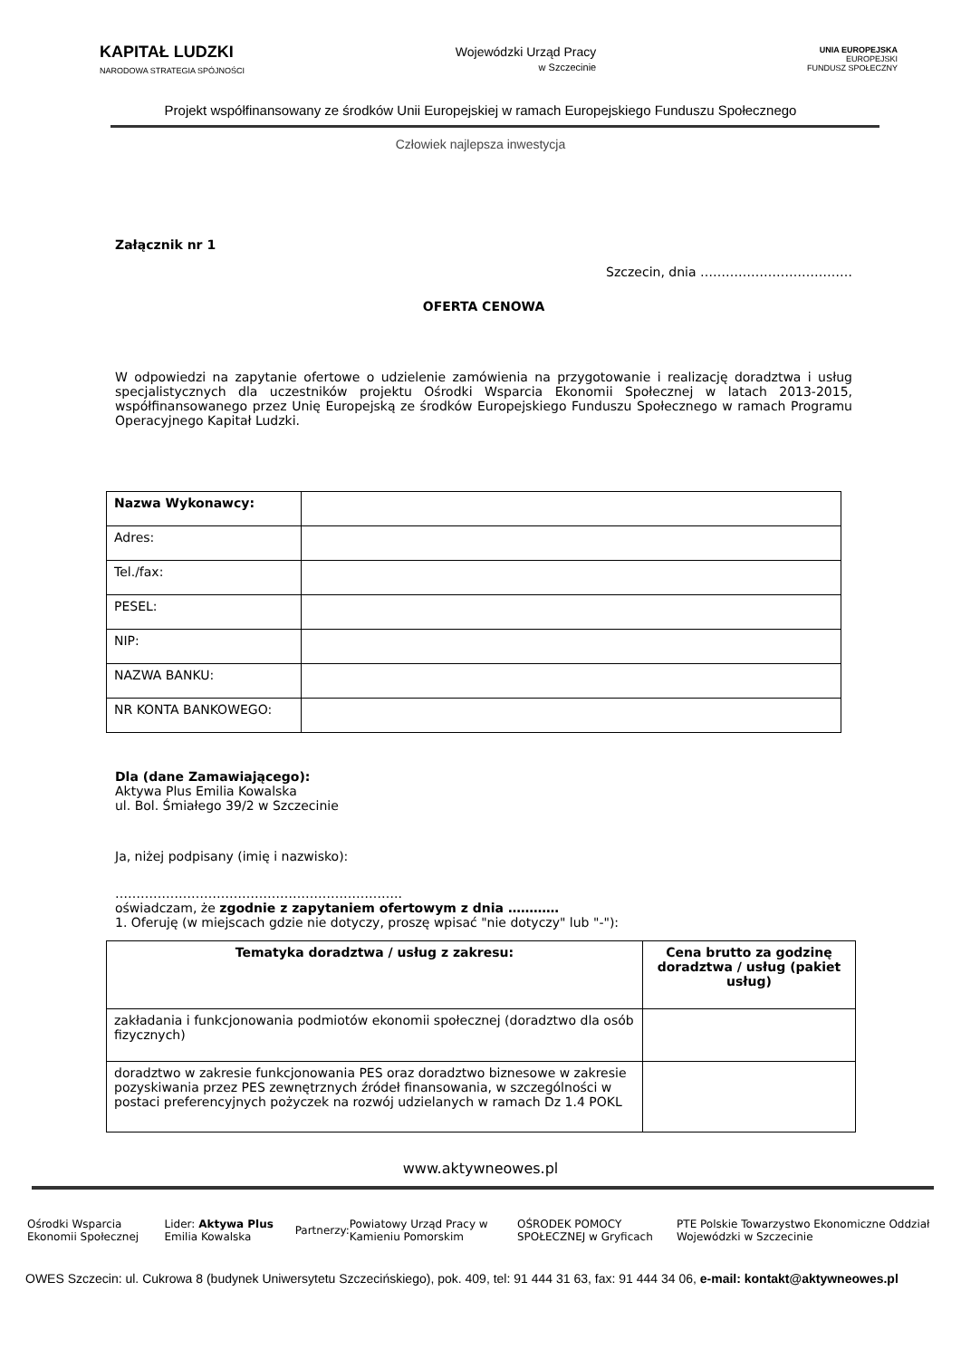KAPITAŁ LUDZKI
NARODOWA STRATEGIA SPÓJNOŚCI
Wojewódzki Urząd Pracy
w Szczecinie
UNIA EUROPEJSKA
EUROPEJSKI
FUNDUSZ SPOŁECZNY
Projekt współfinansowany ze środków Unii Europejskiej w ramach Europejskiego Funduszu Społecznego
Człowiek najlepsza inwestycja
Załącznik nr 1
Szczecin, dnia ………………………………
OFERTA CENOWA
W odpowiedzi na zapytanie ofertowe o udzielenie zamówienia na przygotowanie i realizację doradztwa i usług specjalistycznych dla uczestników projektu Ośrodki Wsparcia Ekonomii Społecznej w latach 2013-2015, współfinansowanego przez Unię Europejską ze środków Europejskiego Funduszu Społecznego w ramach Programu Operacyjnego Kapitał Ludzki.
| Nazwa Wykonawcy: | |
| Adres: | |
| Tel./fax: | |
| PESEL: | |
| NIP: | |
| NAZWA BANKU: | |
| NR KONTA BANKOWEGO: | |
Dla (dane Zamawiającego):
Aktywa Plus Emilia Kowalska
ul. Bol. Śmiałego 39/2 w Szczecinie
Ja, niżej podpisany (imię i nazwisko):
…………………………………………………………..
oświadczam, że zgodnie z zapytaniem ofertowym z dnia …………
1. Oferuję (w miejscach gdzie nie dotyczy, proszę wpisać "nie dotyczy" lub "-"):
| Tematyka doradztwa / usług z zakresu: | Cena brutto za godzinę doradztwa / usług (pakiet usług) |
| --- | --- |
| zakładania i funkcjonowania podmiotów ekonomii społecznej (doradztwo dla osób fizycznych) | |
| doradztwo w zakresie funkcjonowania PES oraz doradztwo biznesowe w zakresie pozyskiwania przez PES zewnętrznych źródeł finansowania, w szczególności w postaci preferencyjnych pożyczek na rozwój udzielanych w ramach Dz 1.4 POKL | |
www.aktywneowes.pl
Ośrodki Wsparcia Ekonomii Społecznej Lider: Aktywa Plus Emilia Kowalska Partnerzy: Powiatowy Urząd Pracy w Kamieniu Pomorskim OŚRODEK POMOCY SPOŁECZNEJ w Gryficach PTE Polskie Towarzystwo Ekonomiczne Oddział Wojewódzki w Szczecinie
OWES Szczecin: ul. Cukrowa 8 (budynek Uniwersytetu Szczecińskiego), pok. 409, tel: 91 444 31 63, fax: 91 444 34 06, e-mail: kontakt@aktywneowes.pl